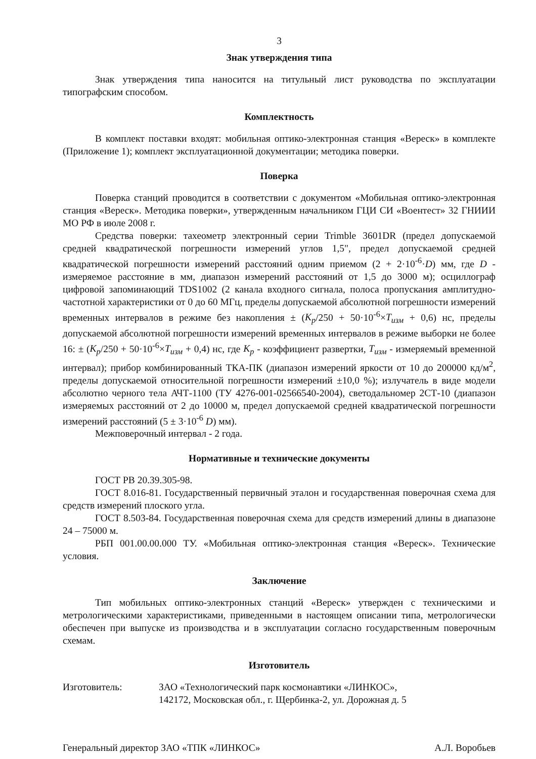3
Знак утверждения типа
Знак утверждения типа наносится на титульный лист руководства по эксплуатации типографским способом.
Комплектность
В комплект поставки входят: мобильная оптико-электронная станция «Вереск» в комплекте (Приложение 1); комплект эксплуатационной документации; методика поверки.
Поверка
Поверка станций проводится в соответствии с документом «Мобильная оптико-электронная станция «Вереск». Методика поверки», утвержденным начальником ГЦИ СИ «Воентест» 32 ГНИИИ МО РФ в июле 2008 г.
Средства поверки: тахеометр электронный серии Trimble 3601DR (предел допускаемой средней квадратической погрешности измерений углов 1,5", предел допускаемой средней квадратической погрешности измерений расстояний одним приемом (2 + 2·10<sup>-6</sup>·D) мм, где D - измеряемое расстояние в мм, диапазон измерений расстояний от 1,5 до 3000 м); осциллограф цифровой запоминающий TDS1002 (2 канала входного сигнала, полоса пропускания амплитудно-частотной характеристики от 0 до 60 МГц, пределы допускаемой абсолютной погрешности измерений временных интервалов в режиме без накопления ± (K<sub>p</sub>/250 + 50·10<sup>-6</sup>×T<sub>изм</sub> + 0,6) нс, пределы допускаемой абсолютной погрешности измерений временных интервалов в режиме выборки не более 16: ± (K<sub>p</sub>/250 + 50·10<sup>-6</sup>×T<sub>изм</sub> + 0,4) нс, где K<sub>p</sub> - коэффициент развертки, T<sub>изм</sub> - измеряемый временной интервал); прибор комбинированный ТКА-ПК (диапазон измерений яркости от 10 до 200000 кд/м<sup>2</sup>, пределы допускаемой относительной погрешности измерений ±10,0 %); излучатель в виде модели абсолютно черного тела АЧТ-1100 (ТУ 4276-001-02566540-2004), светодальномер 2СТ-10 (диапазон измеряемых расстояний от 2 до 10000 м, предел допускаемой средней квадратической погрешности измерений расстояний (5 ± 3·10<sup>-6</sup> D) мм).
Межповерочный интервал - 2 года.
Нормативные и технические документы
ГОСТ РВ 20.39.305-98.
ГОСТ 8.016-81. Государственный первичный эталон и государственная поверочная схема для средств измерений плоского угла.
ГОСТ 8.503-84. Государственная поверочная схема для средств измерений длины в диапазоне 24 – 75000 м.
РБП 001.00.00.000 ТУ. «Мобильная оптико-электронная станция «Вереск». Технические условия.
Заключение
Тип мобильных оптико-электронных станций «Вереск» утвержден с техническими и метрологическими характеристиками, приведенными в настоящем описании типа, метрологически обеспечен при выпуске из производства и в эксплуатации согласно государственным поверочным схемам.
Изготовитель
Изготовитель: ЗАО «Технологический парк космонавтики «ЛИНКОС»,
142172, Московская обл., г. Щербинка-2, ул. Дорожная д. 5
Генеральный директор ЗАО «ТПК «ЛИНКОС»
А.Л. Воробьев